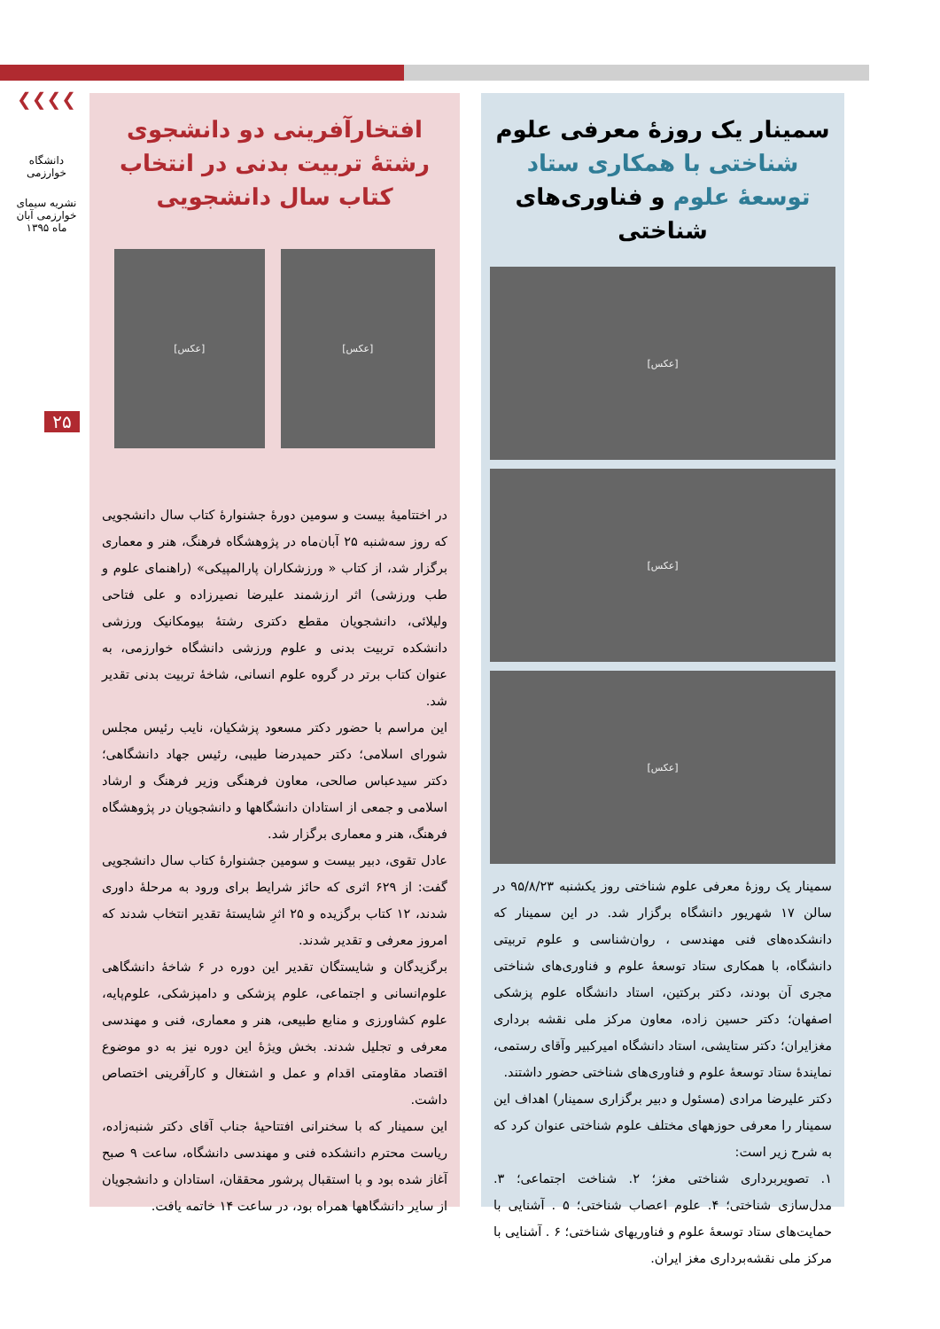❯❯❯❯
دانشگاه خوارزمی
نشریه سیمای خوارزمی آبان ماه ۱۳۹۵
۲۵
سمینار یک روزهٔ معرفی علوم شناختی با همکاری ستاد توسعهٔ علوم و فناوری‌های شناختی
[عکس]
[عکس]
[عکس]
سمینار یک روزهٔ معرفی علوم شناختی روز یکشنبه ۹۵/۸/۲۳ در سالن ۱۷ شهریور دانشگاه برگزار شد. در این سمینار که دانشکده‌های فنی مهندسی ، روان‌شناسی و علوم تربیتی دانشگاه، با همکاری ستاد توسعهٔ علوم و فناوری‌های شناختی مجری آن بودند، دکتر برکتین، استاد دانشگاه علوم پزشکی اصفهان؛ دکتر حسین زاده، معاون مرکز ملی نقشه برداری مغزایران؛ دکتر ستایشی، استاد دانشگاه امیرکبیر وآقای رستمی، نمایندهٔ ستاد توسعهٔ علوم و فناوری‌های شناختی حضور داشتند.
دکتر علیرضا مرادی (مسئول و دبیر برگزاری سمینار) اهداف این سمینار را معرفی حوزههای مختلف علوم شناختی عنوان کرد که به شرح زیر است:
۱. تصویربرداری شناختی مغز؛ ۲. شناخت اجتماعی؛ ۳. مدل‌سازی شناختی؛ ۴. علوم اعصاب شناختی؛ ۵ . آشنایی با حمایت‌های ستاد توسعهٔ علوم و فناوریهای شناختی؛ ۶ . آشنایی با مرکز ملی نقشه‌برداری مغز ایران.
افتخارآفرینی دو دانشجوی رشتهٔ تربیت بدنی در انتخاب کتاب سال دانشجویی
[عکس] [عکس]
در اختتامیهٔ بیست و سومین دورهٔ جشنوارهٔ کتاب سال دانشجویی که روز سه‌شنبه ۲۵ آبان‌ماه در پژوهشگاه فرهنگ، هنر و معماری برگزار شد، از کتاب « ورزشکاران پارالمپیکی» (راهنمای علوم و طب ورزشی) اثر ارزشمند علیرضا نصیرزاده و علی فتاحی ولیلائی، دانشجویان مقطع دکتری رشتهٔ بیومکانیک ورزشی دانشکده تربیت بدنی و علوم ورزشی دانشگاه خوارزمی، به عنوان کتاب برتر در گروه علوم انسانی، شاخهٔ تربیت بدنی تقدیر شد.
این مراسم با حضور دکتر مسعود پزشکیان، نایب رئیس مجلس شورای اسلامی؛ دکتر حمیدرضا طیبی، رئیس جهاد دانشگاهی؛ دکتر سیدعباس صالحی، معاون فرهنگی وزیر فرهنگ و ارشاد اسلامی و جمعی از استادان دانشگاهها و دانشجویان در پژوهشگاه فرهنگ، هنر و معماری برگزار شد.
عادل تقوی، دبیر بیست و سومین جشنوارهٔ کتاب سال دانشجویی گفت: از ۶۲۹ اثری که حائز شرایط برای ورود به مرحلهٔ داوری شدند، ۱۲ کتاب برگزیده و ۲۵ اثرِ شایستهٔ تقدیر انتخاب شدند که امروز معرفی و تقدیر شدند.
برگزیدگان و شایستگان تقدیر این دوره در ۶ شاخهٔ دانشگاهی علوم‌انسانی و اجتماعی، علوم پزشکی و دامپزشکی، علوم‌پایه، علوم کشاورزی و منابع طبیعی، هنر و معماری، فنی و مهندسی معرفی و تجلیل شدند. بخش ویژهٔ این دوره نیز به دو موضوع اقتصاد مقاومتی اقدام و عمل و اشتغال و کارآفرینی اختصاص داشت.
این سمینار که با سخنرانی افتتاحیهٔ جناب آقای دکتر شنبه‌زاده، ریاست محترم دانشکده فنی و مهندسی دانشگاه، ساعت ۹ صبح آغاز شده بود و با استقبال پرشور محققان، استادان و دانشجویان از سایر دانشگاهها همراه بود، در ساعت ۱۴ خاتمه یافت.